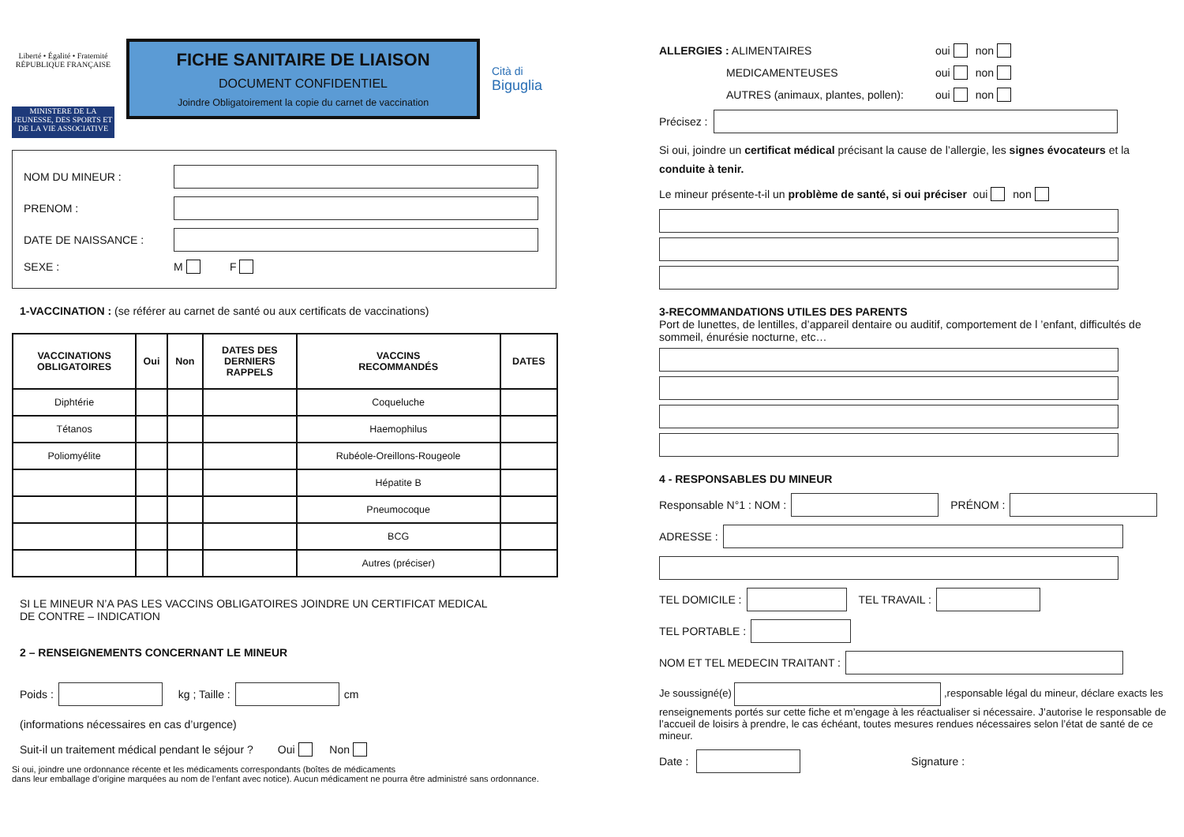Liberté • Égalité • Fraternité
RÉPUBLIQUE FRANÇAISE
MINISTERE DE LA JEUNESSE, DES SPORTS ET DE LA VIE ASSOCIATIVE
FICHE SANITAIRE DE LIAISON
DOCUMENT CONFIDENTIEL
Joindre Obligatoirement la copie du carnet de vaccination
Cità di
Biguglia
NOM DU MINEUR :
PRENOM :
DATE DE NAISSANCE :
SEXE : M F
1-VACCINATION : (se référer au carnet de santé ou aux certificats de vaccinations)
| VACCINATIONS OBLIGATOIRES | Oui | Non | DATES DES DERNIERS RAPPELS | VACCINS RECOMMANDÉS | DATES |
| --- | --- | --- | --- | --- | --- |
| Diphtérie | | | | Coqueluche | |
| Tétanos | | | | Haemophilus | |
| Poliomyélite | | | | Rubéole-Oreillons-Rougeole | |
| | | | | Hépatite B | |
| | | | | Pneumocoque | |
| | | | | BCG | |
| | | | | Autres (préciser) | |
SI LE MINEUR N’A PAS LES VACCINS OBLIGATOIRES JOINDRE UN CERTIFICAT MEDICAL
DE CONTRE – INDICATION
2 – RENSEIGNEMENTS CONCERNANT LE MINEUR
Poids : kg ; Taille : cm
(informations nécessaires en cas d’urgence)
Suit-il un traitement médical pendant le séjour ? Oui Non
Si oui, joindre une ordonnance récente et les médicaments correspondants (boîtes de médicaments
dans leur emballage d’origine marquées au nom de l’enfant avec notice). Aucun médicament ne pourra être administré sans ordonnance.
ALLERGIES : ALIMENTAIRES oui non
MEDICAMENTEUSES oui non
AUTRES (animaux, plantes, pollen): oui non
Précisez :
Si oui, joindre un certificat médical précisant la cause de l’allergie, les signes évocateurs et la conduite à tenir.
Le mineur présente-t-il un problème de santé, si oui préciser oui non
3-RECOMMANDATIONS UTILES DES PARENTS
Port de lunettes, de lentilles, d’appareil dentaire ou auditif, comportement de l ’enfant, difficultés de sommeil, énurésie nocturne, etc…
4 - RESPONSABLES DU MINEUR
Responsable N°1 : NOM : PRÉNOM :
ADRESSE :
TEL DOMICILE : TEL TRAVAIL :
TEL PORTABLE :
NOM ET TEL MEDECIN TRAITANT :
Je soussigné(e) ,responsable légal du mineur, déclare exacts les renseignements portés sur cette fiche et m’engage à les réactualiser si nécessaire. J’autorise le responsable de l’accueil de loisirs à prendre, le cas échéant, toutes mesures rendues nécessaires selon l’état de santé de ce mineur.
Date : Signature :